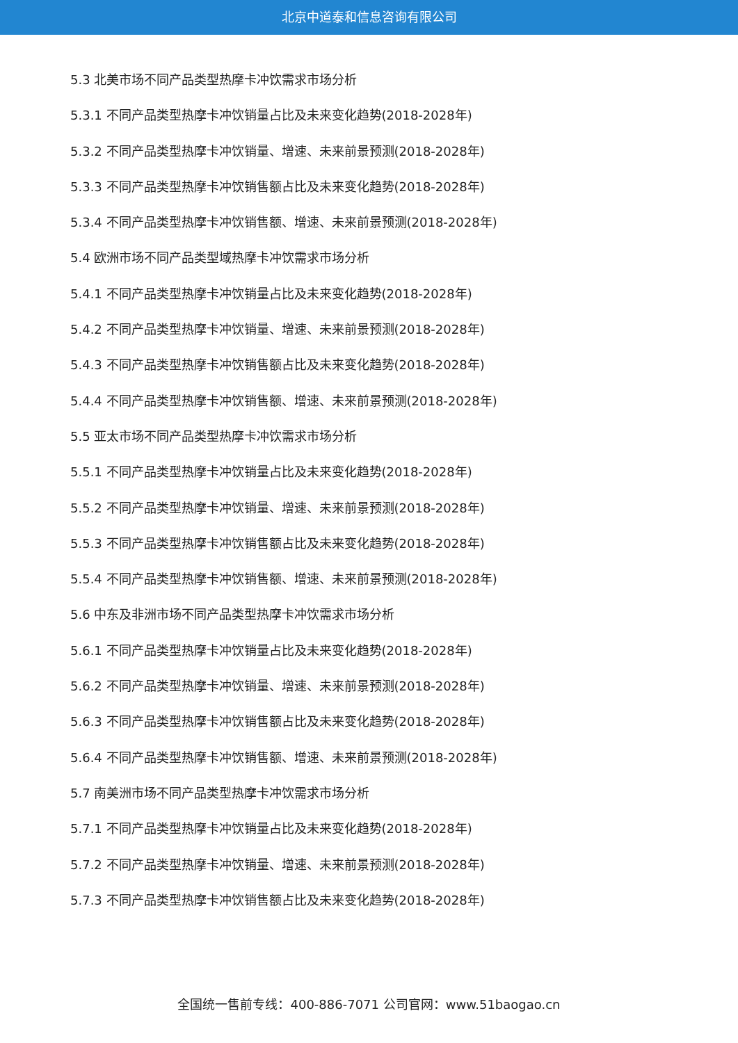北京中道泰和信息咨询有限公司
5.3 北美市场不同产品类型热摩卡冲饮需求市场分析
5.3.1 不同产品类型热摩卡冲饮销量占比及未来变化趋势(2018-2028年)
5.3.2 不同产品类型热摩卡冲饮销量、增速、未来前景预测(2018-2028年)
5.3.3 不同产品类型热摩卡冲饮销售额占比及未来变化趋势(2018-2028年)
5.3.4 不同产品类型热摩卡冲饮销售额、增速、未来前景预测(2018-2028年)
5.4 欧洲市场不同产品类型域热摩卡冲饮需求市场分析
5.4.1 不同产品类型热摩卡冲饮销量占比及未来变化趋势(2018-2028年)
5.4.2 不同产品类型热摩卡冲饮销量、增速、未来前景预测(2018-2028年)
5.4.3 不同产品类型热摩卡冲饮销售额占比及未来变化趋势(2018-2028年)
5.4.4 不同产品类型热摩卡冲饮销售额、增速、未来前景预测(2018-2028年)
5.5 亚太市场不同产品类型热摩卡冲饮需求市场分析
5.5.1 不同产品类型热摩卡冲饮销量占比及未来变化趋势(2018-2028年)
5.5.2 不同产品类型热摩卡冲饮销量、增速、未来前景预测(2018-2028年)
5.5.3 不同产品类型热摩卡冲饮销售额占比及未来变化趋势(2018-2028年)
5.5.4 不同产品类型热摩卡冲饮销售额、增速、未来前景预测(2018-2028年)
5.6 中东及非洲市场不同产品类型热摩卡冲饮需求市场分析
5.6.1 不同产品类型热摩卡冲饮销量占比及未来变化趋势(2018-2028年)
5.6.2 不同产品类型热摩卡冲饮销量、增速、未来前景预测(2018-2028年)
5.6.3 不同产品类型热摩卡冲饮销售额占比及未来变化趋势(2018-2028年)
5.6.4 不同产品类型热摩卡冲饮销售额、增速、未来前景预测(2018-2028年)
5.7 南美洲市场不同产品类型热摩卡冲饮需求市场分析
5.7.1 不同产品类型热摩卡冲饮销量占比及未来变化趋势(2018-2028年)
5.7.2 不同产品类型热摩卡冲饮销量、增速、未来前景预测(2018-2028年)
5.7.3 不同产品类型热摩卡冲饮销售额占比及未来变化趋势(2018-2028年)
全国统一售前专线：400-886-7071 公司官网：www.51baogao.cn